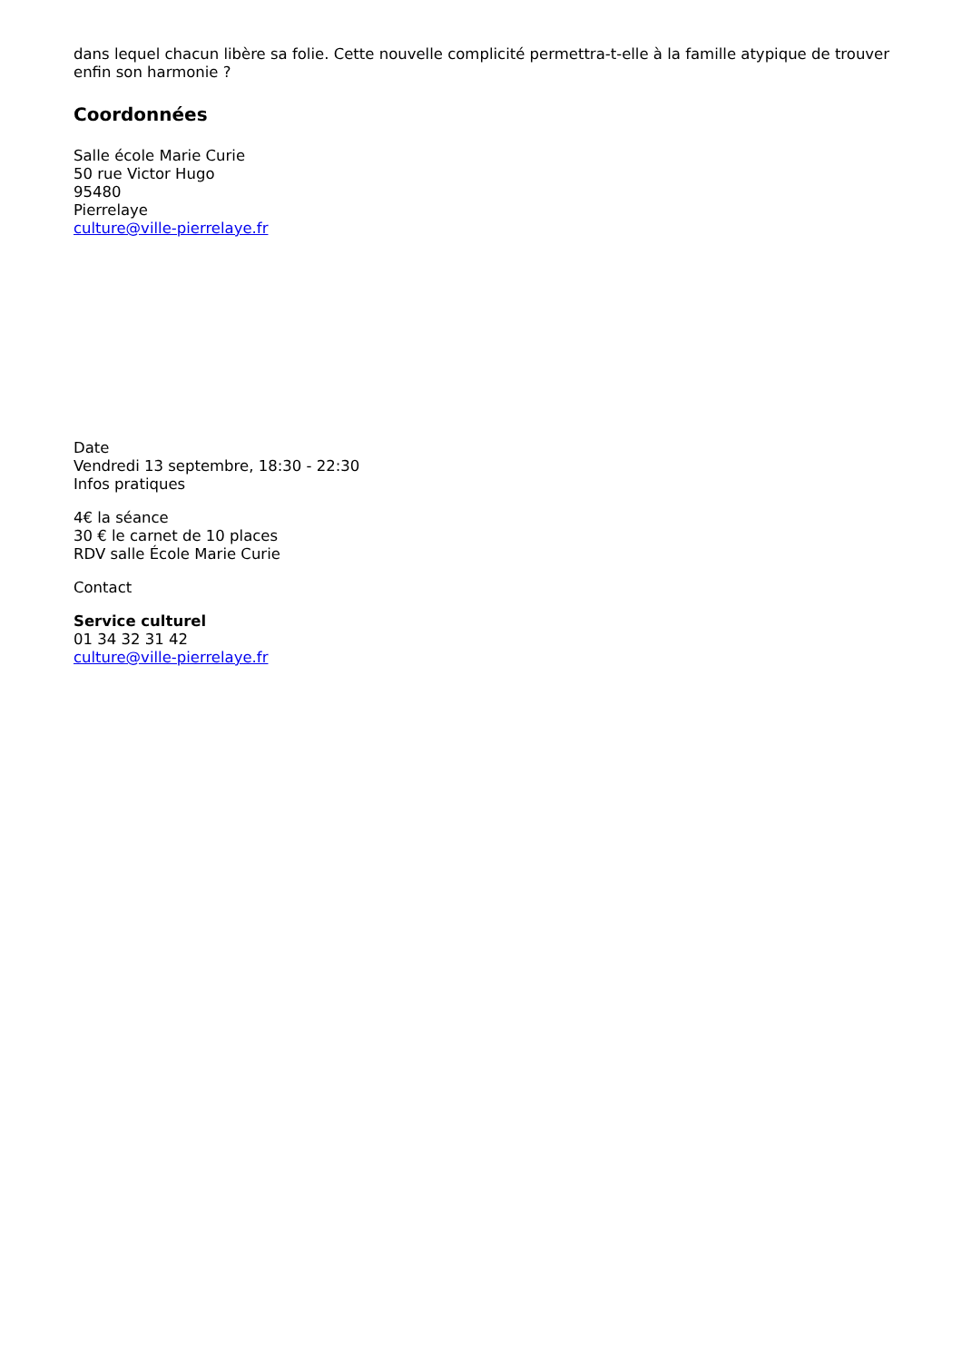dans lequel chacun libère sa folie. Cette nouvelle complicité permettra-t-elle à la famille atypique de trouver enfin son harmonie ?
Coordonnées
Salle école Marie Curie
50 rue Victor Hugo
95480
Pierrelaye
culture@ville-pierrelaye.fr
Date
Vendredi 13 septembre, 18:30 - 22:30
Infos pratiques
4€ la séance
30 € le carnet de 10 places
RDV salle École Marie Curie
Contact
Service culturel
01 34 32 31 42
culture@ville-pierrelaye.fr